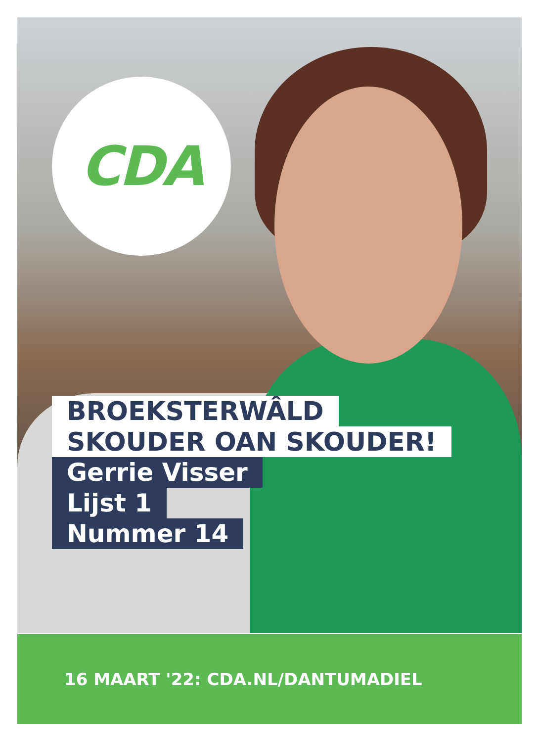CDA
BROEKSTERWÂLD
SKOUDER OAN SKOUDER!
Gerrie Visser
Lijst 1
Nummer 14
16 MAART '22: CDA.NL/DANTUMADIEL